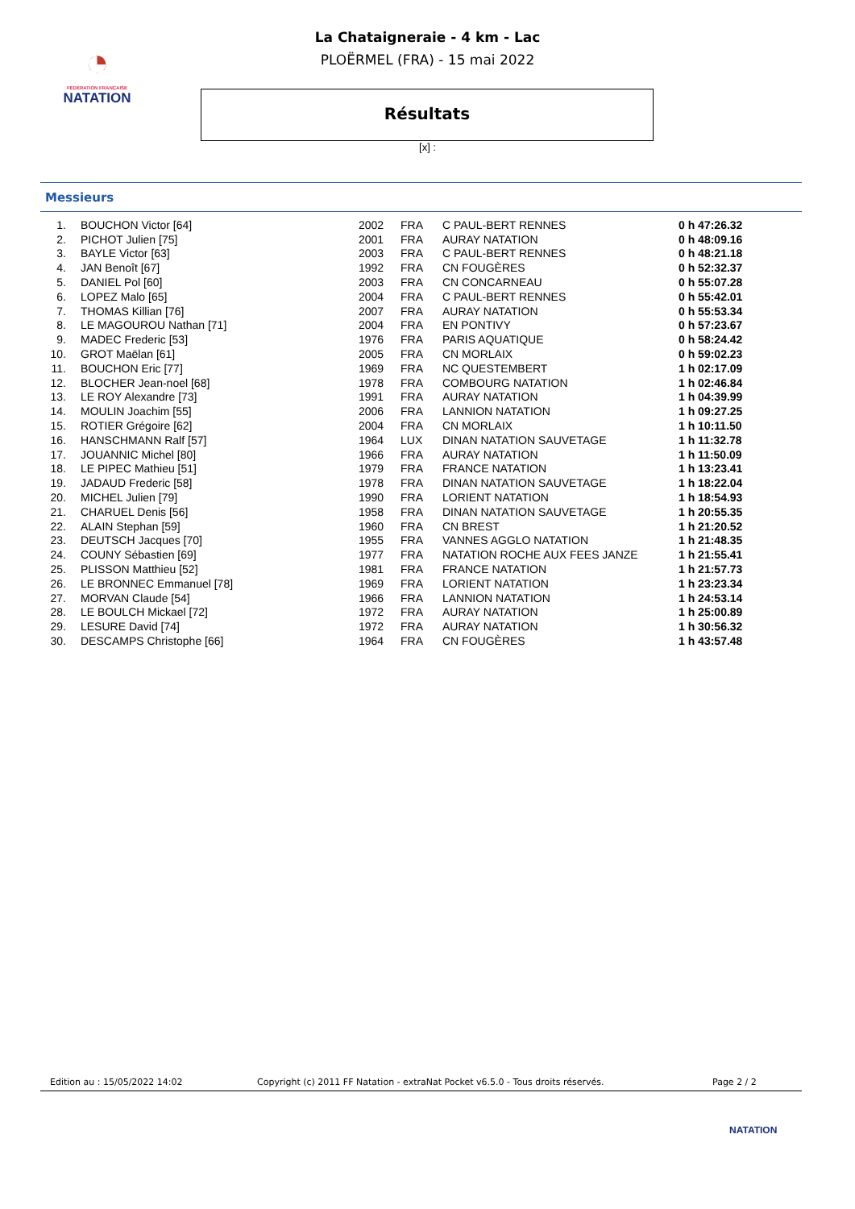◔
FÉDÉRATION FRANÇAISE
NATATION
La Chataigneraie - 4 km - Lac
PLOËRMEL (FRA) - 15 mai 2022
Résultats
[x] :
Messieurs
| 1. | BOUCHON Victor [64] | 2002 | FRA | C PAUL-BERT RENNES | 0 h 47:26.32 |
| 2. | PICHOT Julien [75] | 2001 | FRA | AURAY NATATION | 0 h 48:09.16 |
| 3. | BAYLE Victor [63] | 2003 | FRA | C PAUL-BERT RENNES | 0 h 48:21.18 |
| 4. | JAN Benoît [67] | 1992 | FRA | CN FOUGÈRES | 0 h 52:32.37 |
| 5. | DANIEL Pol [60] | 2003 | FRA | CN CONCARNEAU | 0 h 55:07.28 |
| 6. | LOPEZ Malo [65] | 2004 | FRA | C PAUL-BERT RENNES | 0 h 55:42.01 |
| 7. | THOMAS Killian [76] | 2007 | FRA | AURAY NATATION | 0 h 55:53.34 |
| 8. | LE MAGOUROU Nathan [71] | 2004 | FRA | EN PONTIVY | 0 h 57:23.67 |
| 9. | MADEC Frederic [53] | 1976 | FRA | PARIS AQUATIQUE | 0 h 58:24.42 |
| 10. | GROT Maëlan [61] | 2005 | FRA | CN MORLAIX | 0 h 59:02.23 |
| 11. | BOUCHON Eric [77] | 1969 | FRA | NC QUESTEMBERT | 1 h 02:17.09 |
| 12. | BLOCHER Jean-noel [68] | 1978 | FRA | COMBOURG NATATION | 1 h 02:46.84 |
| 13. | LE ROY Alexandre [73] | 1991 | FRA | AURAY NATATION | 1 h 04:39.99 |
| 14. | MOULIN Joachim [55] | 2006 | FRA | LANNION NATATION | 1 h 09:27.25 |
| 15. | ROTIER Grégoire [62] | 2004 | FRA | CN MORLAIX | 1 h 10:11.50 |
| 16. | HANSCHMANN Ralf [57] | 1964 | LUX | DINAN NATATION SAUVETAGE | 1 h 11:32.78 |
| 17. | JOUANNIC Michel [80] | 1966 | FRA | AURAY NATATION | 1 h 11:50.09 |
| 18. | LE PIPEC Mathieu [51] | 1979 | FRA | FRANCE NATATION | 1 h 13:23.41 |
| 19. | JADAUD Frederic [58] | 1978 | FRA | DINAN NATATION SAUVETAGE | 1 h 18:22.04 |
| 20. | MICHEL Julien [79] | 1990 | FRA | LORIENT NATATION | 1 h 18:54.93 |
| 21. | CHARUEL Denis [56] | 1958 | FRA | DINAN NATATION SAUVETAGE | 1 h 20:55.35 |
| 22. | ALAIN Stephan [59] | 1960 | FRA | CN BREST | 1 h 21:20.52 |
| 23. | DEUTSCH Jacques [70] | 1955 | FRA | VANNES AGGLO NATATION | 1 h 21:48.35 |
| 24. | COUNY Sébastien [69] | 1977 | FRA | NATATION ROCHE AUX FEES JANZE | 1 h 21:55.41 |
| 25. | PLISSON Matthieu [52] | 1981 | FRA | FRANCE NATATION | 1 h 21:57.73 |
| 26. | LE BRONNEC Emmanuel [78] | 1969 | FRA | LORIENT NATATION | 1 h 23:23.34 |
| 27. | MORVAN Claude [54] | 1966 | FRA | LANNION NATATION | 1 h 24:53.14 |
| 28. | LE BOULCH Mickael [72] | 1972 | FRA | AURAY NATATION | 1 h 25:00.89 |
| 29. | LESURE David [74] | 1972 | FRA | AURAY NATATION | 1 h 30:56.32 |
| 30. | DESCAMPS Christophe [66] | 1964 | FRA | CN FOUGÈRES | 1 h 43:57.48 |
Edition au : 15/05/2022 14:02 Copyright (c) 2011 FF Natation - extraNat Pocket v6.5.0 - Tous droits réservés. Page 2 / 2
NATATION